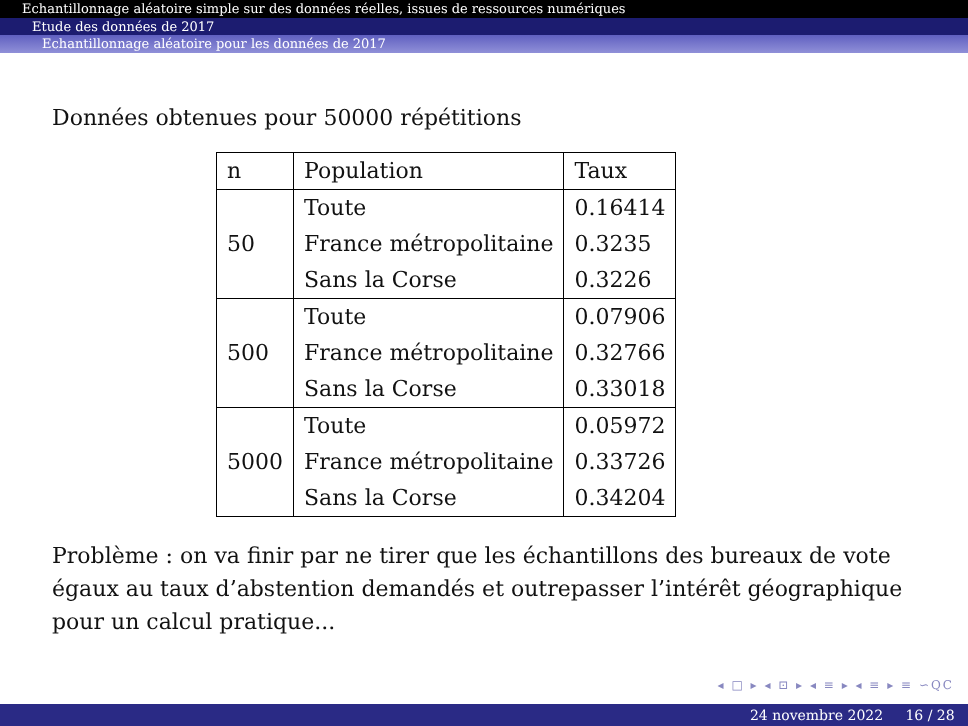Echantillonnage aléatoire simple sur des données réelles, issues de ressources numériques
Etude des données de 2017
Echantillonnage aléatoire pour les données de 2017
Données obtenues pour 50000 répétitions
| n | Population | Taux |
| --- | --- | --- |
| 50 | Toute | 0.16414 |
| | France métropolitaine | 0.3235 |
| | Sans la Corse | 0.3226 |
| 500 | Toute | 0.07906 |
| | France métropolitaine | 0.32766 |
| | Sans la Corse | 0.33018 |
| 5000 | Toute | 0.05972 |
| | France métropolitaine | 0.33726 |
| | Sans la Corse | 0.34204 |
Problème : on va finir par ne tirer que les échantillons des bureaux de vote égaux au taux d’abstention demandés et outrepasser l’intérêt géographique pour un calcul pratique...
◂ □ ▸ ◂ ⊡ ▸ ◂ ≡ ▸ ◂ ≡ ▸ ≡ ∽QC
24 novembre 2022 16 / 28